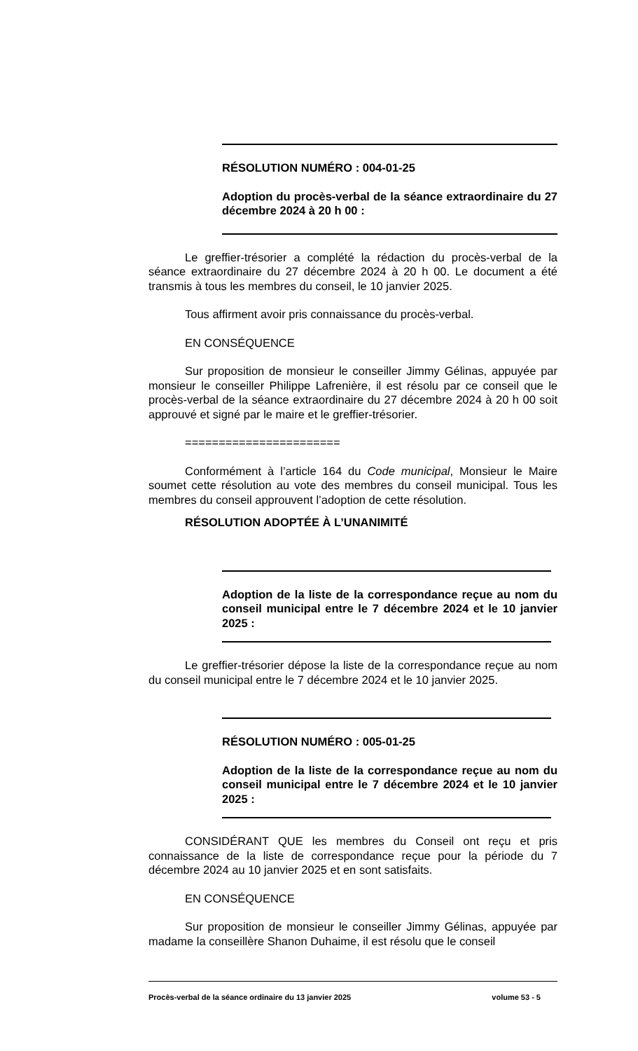RÉSOLUTION NUMÉRO : 004-01-25
Adoption du procès-verbal de la séance extraordinaire du 27 décembre 2024 à 20 h 00 :
Le greffier-trésorier a complété la rédaction du procès-verbal de la séance extraordinaire du 27 décembre 2024 à 20 h 00. Le document a été transmis à tous les membres du conseil, le 10 janvier 2025.
Tous affirment avoir pris connaissance du procès-verbal.
EN CONSÉQUENCE
Sur proposition de monsieur le conseiller Jimmy Gélinas, appuyée par monsieur le conseiller Philippe Lafrenière, il est résolu par ce conseil que le procès-verbal de la séance extraordinaire du 27 décembre 2024 à 20 h 00 soit approuvé et signé par le maire et le greffier-trésorier.
=======================
Conformément à l’article 164 du Code municipal, Monsieur le Maire soumet cette résolution au vote des membres du conseil municipal. Tous les membres du conseil approuvent l’adoption de cette résolution.
RÉSOLUTION ADOPTÉE À L’UNANIMITÉ
Adoption de la liste de la correspondance reçue au nom du conseil municipal entre le 7 décembre 2024 et le 10 janvier 2025 :
Le greffier-trésorier dépose la liste de la correspondance reçue au nom du conseil municipal entre le 7 décembre 2024 et le 10 janvier 2025.
RÉSOLUTION NUMÉRO : 005-01-25
Adoption de la liste de la correspondance reçue au nom du conseil municipal entre le 7 décembre 2024 et le 10 janvier 2025 :
CONSIDÉRANT QUE les membres du Conseil ont reçu et pris connaissance de la liste de correspondance reçue pour la période du 7 décembre 2024 au 10 janvier 2025 et en sont satisfaits.
EN CONSÉQUENCE
Sur proposition de monsieur le conseiller Jimmy Gélinas, appuyée par madame la conseillère Shanon Duhaime, il est résolu que le conseil
Procès-verbal de la séance ordinaire du 13 janvier 2025 volume 53 - 5